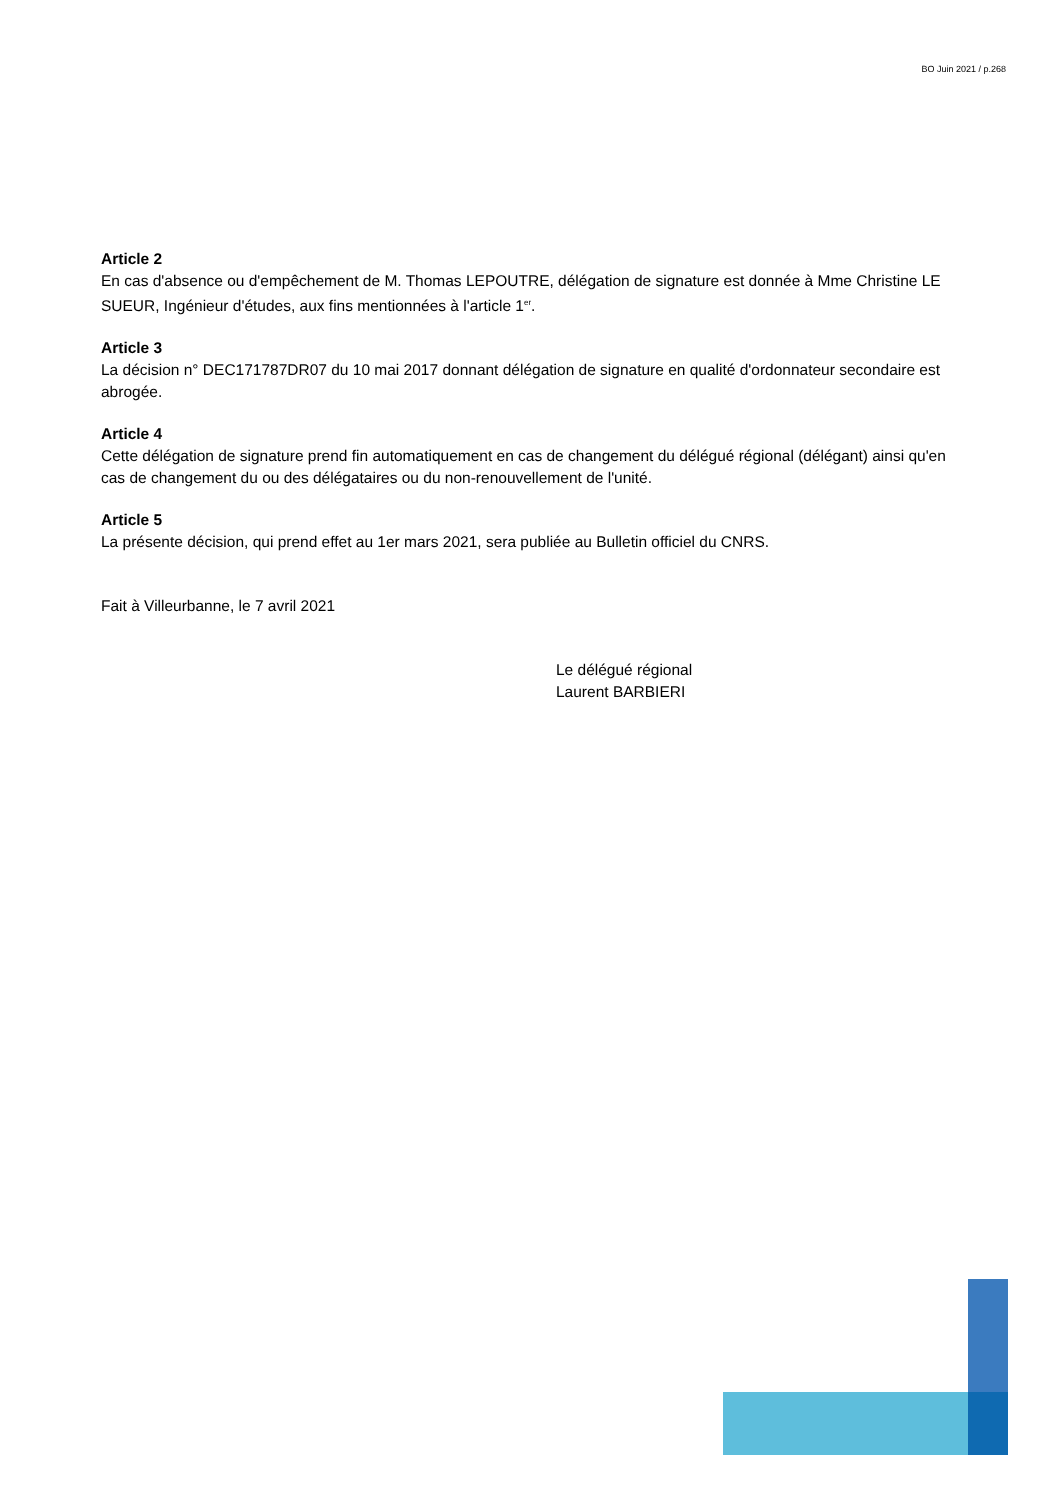BO Juin 2021 / p.268
Article 2
En cas d'absence ou d'empêchement de M. Thomas LEPOUTRE, délégation de signature est donnée à Mme Christine LE SUEUR, Ingénieur d'études, aux fins mentionnées à l'article 1<sup>er</sup>.
Article 3
La décision n° DEC171787DR07 du 10 mai 2017 donnant délégation de signature en qualité d'ordonnateur secondaire est abrogée.
Article 4
Cette délégation de signature prend fin automatiquement en cas de changement du délégué régional (délégant) ainsi qu'en cas de changement du ou des délégataires ou du non-renouvellement de l'unité.
Article 5
La présente décision, qui prend effet au 1er mars 2021, sera publiée au Bulletin officiel du CNRS.
Fait à Villeurbanne, le 7 avril 2021
Le délégué régional
Laurent BARBIERI